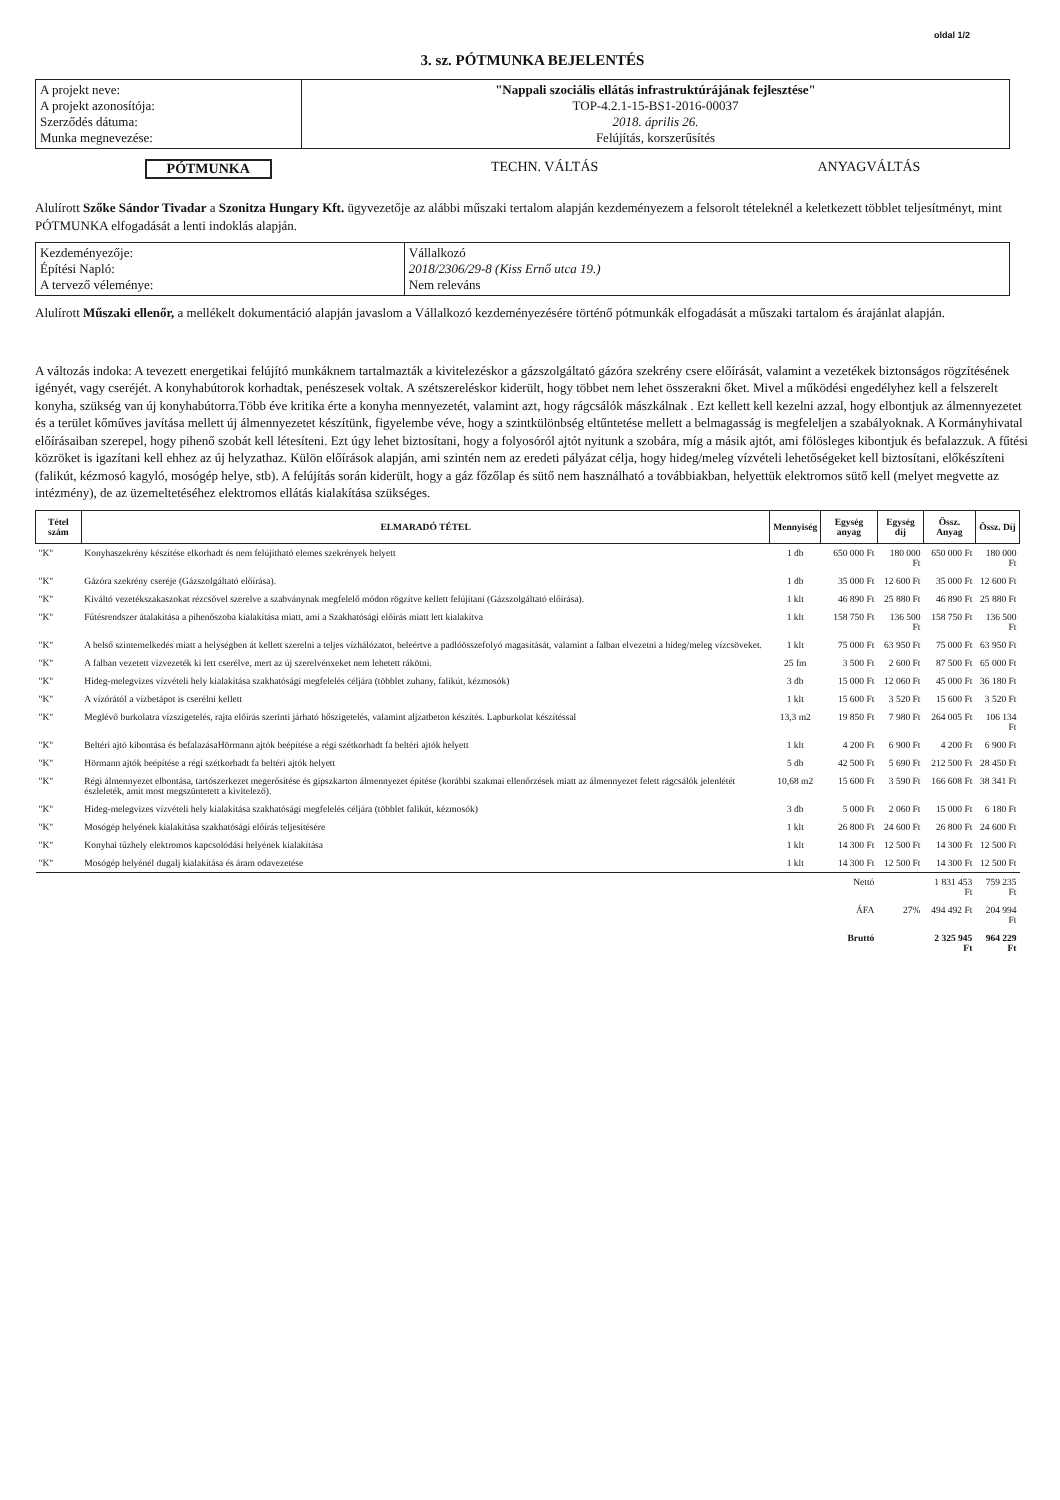oldal 1/2
3. sz. PÓTMUNKA BEJELENTÉS
| A projekt neve: A projekt azonosítója: Szerződés dátuma: Munka megnevezése: | "Nappali szociális ellátás infrastruktúrájának fejlesztése" TOP-4.2.1-15-BS1-2016-00037 2018. április 26. Felújítás, korszerűsítés |
PÓTMUNKA TECHN. VÁLTÁS ANYAGVÁLTÁS
Alulírott Szőke Sándor Tivadar a Szonitza Hungary Kft. ügyvezetője az alábbi műszaki tertalom alapján kezdeményezem a felsorolt tételeknél a keletkezett többlet teljesítményt, mint PÓTMUNKA elfogadását a lenti indoklás alapján.
| Kezdeményezője: Építési Napló: A tervező véleménye: | Vállalkozó 2018/2306/29-8 (Kiss Ernő utca 19.) Nem releváns |
Alulírott Műszaki ellenőr, a mellékelt dokumentáció alapján javaslom a Vállalkozó kezdeményezésére történő pótmunkák elfogadását a műszaki tartalom és árajánlat alapján.
A változás indoka: A tevezett energetikai felújító munkáknem tartalmazták a kivitelezéskor a gázszolgáltató gázóra szekrény csere előírását, valamint a vezetékek biztonságos rögzítésének igényét, vagy cseréjét. A konyhabútorok korhadtak, penészesek voltak. A szétszereléskor kiderült, hogy többet nem lehet összerakni őket. Mivel a működési engedélyhez kell a felszerelt konyha, szükség van új konyhabútorra.Több éve kritika érte a konyha mennyezetét, valamint azt, hogy rágcsálók mászkálnak . Ezt kellett kell kezelni azzal, hogy elbontjuk az álmennyezetet és a terület kőműves javítása mellett új álmennyezetet készítünk, figyelembe véve, hogy a szintkülönbség eltűntetése mellett a belmagasság is megfeleljen a szabályoknak. A Kormányhivatal előírásaiban szerepel, hogy pihenő szobát kell létesíteni. Ezt úgy lehet biztosítani, hogy a folyosóról ajtót nyitunk a szobára, míg a másik ajtót, ami fölösleges kibontjuk és befalazzuk. A fűtési közröket is igazítani kell ehhez az új helyzathaz. Külön előírások alapján, ami szintén nem az eredeti pályázat célja, hogy hideg/meleg vízvételi lehetőségeket kell biztosítani, előkészíteni (falikút, kézmosó kagyló, mosógép helye, stb). A felújítás során kiderült, hogy a gáz főzőlap és sütő nem használható a továbbiakban, helyettük elektromos sütő kell (melyet megvette az intézmény), de az üzemeltetéséhez elektromos ellátás kialakítása szükséges.
| Tétel szám | ELMARADÓ TÉTEL | Mennyiség | Egység anyag | Egység díj | Össz. Anyag | Össz. Díj |
| --- | --- | --- | --- | --- | --- | --- |
| "K" | Konyhaszekrény készítése elkorhadt és nem felújítható elemes szekrények helyett | 1 db | 650 000 Ft | 180 000 Ft | 650 000 Ft | 180 000 Ft |
| "K" | Gázóra szekrény cseréje (Gázszolgáltató előírása). | 1 db | 35 000 Ft | 12 600 Ft | 35 000 Ft | 12 600 Ft |
| "K" | Kiváltó vezetékszakaszokat rézcsővel szerelve a szabványnak megfelelő módon rögzítve kellett felújítani (Gázszolgáltató előírása). | 1 klt | 46 890 Ft | 25 880 Ft | 46 890 Ft | 25 880 Ft |
| "K" | Fűtésrendszer átalakítása a pihenőszoba kialakítása miatt, ami a Szakhatósági előírás miatt lett kialakítva | 1 klt | 158 750 Ft | 136 500 Ft | 158 750 Ft | 136 500 Ft |
| "K" | A belső szintemelkedés miatt a helységben át kellett szerelni a teljes vízhálózatot, beleértve a padlóösszefolyó magasítását, valamint a falban elvezetni a hideg/meleg vízcsöveket. | 1 klt | 75 000 Ft | 63 950 Ft | 75 000 Ft | 63 950 Ft |
| "K" | A falban vezetett vízvezeték ki lett cserélve, mert az új szerelvénxeket nem lehetett rákötni. | 25 fm | 3 500 Ft | 2 600 Ft | 87 500 Ft | 65 000 Ft |
| "K" | Hideg-melegvizes vízvételi hely kialakítása szakhatósági megfelelés céljára (többlet zuhany, falikút, kézmosók) | 3 db | 15 000 Ft | 12 060 Ft | 45 000 Ft | 36 180 Ft |
| "K" | A vízórától a vízbetápot is cserélni kellett | 1 klt | 15 600 Ft | 3 520 Ft | 15 600 Ft | 3 520 Ft |
| "K" | Meglévő burkolatra vízszigetelés, rajta előírás szerinti járható hőszigetelés, valamint aljzatbeton készítés. Lapburkolat készítéssal | 13,3 m2 | 19 850 Ft | 7 980 Ft | 264 005 Ft | 106 134 Ft |
| "K" | Beltéri ajtó kibontása és befalazásaHörmann ajtók beépítése a régi szétkorhadt fa beltéri ajtók helyett | 1 klt | 4 200 Ft | 6 900 Ft | 4 200 Ft | 6 900 Ft |
| "K" | Hörmann ajtók beépítése a régi szétkorhadt fa beltéri ajtók helyett | 5 db | 42 500 Ft | 5 690 Ft | 212 500 Ft | 28 450 Ft |
| "K" | Régi álmennyezet elbontása, tartószerkezet megerősítése és gipszkarton álmennyezet építése (korábbi szakmai ellenőrzések miatt az álmennyezet felett rágcsálók jelenlétét észleleték, amit most megszüntetett a kivitelező). | 10,68 m2 | 15 600 Ft | 3 590 Ft | 166 608 Ft | 38 341 Ft |
| "K" | Hideg-melegvizes vízvételi hely kialakítása szakhatósági megfelelés céljára (többlet falikút, kézmosók) | 3 db | 5 000 Ft | 2 060 Ft | 15 000 Ft | 6 180 Ft |
| "K" | Mosógép helyének kialakítása szakhatósági előírás teljesítésére | 1 klt | 26 800 Ft | 24 600 Ft | 26 800 Ft | 24 600 Ft |
| "K" | Konyhai tűzhely elektromos kapcsolódási helyének kialakítása | 1 klt | 14 300 Ft | 12 500 Ft | 14 300 Ft | 12 500 Ft |
| "K" | Mosógép helyénél dugalj kialakítása és áram odavezetése | 1 klt | 14 300 Ft | 12 500 Ft | 14 300 Ft | 12 500 Ft |
| | | | Nettó | | 1 831 453 Ft | 759 235 Ft |
| | | | ÁFA | 27% | 494 492 Ft | 204 994 Ft |
| | | | Bruttó | | 2 325 945 Ft | 964 229 Ft |